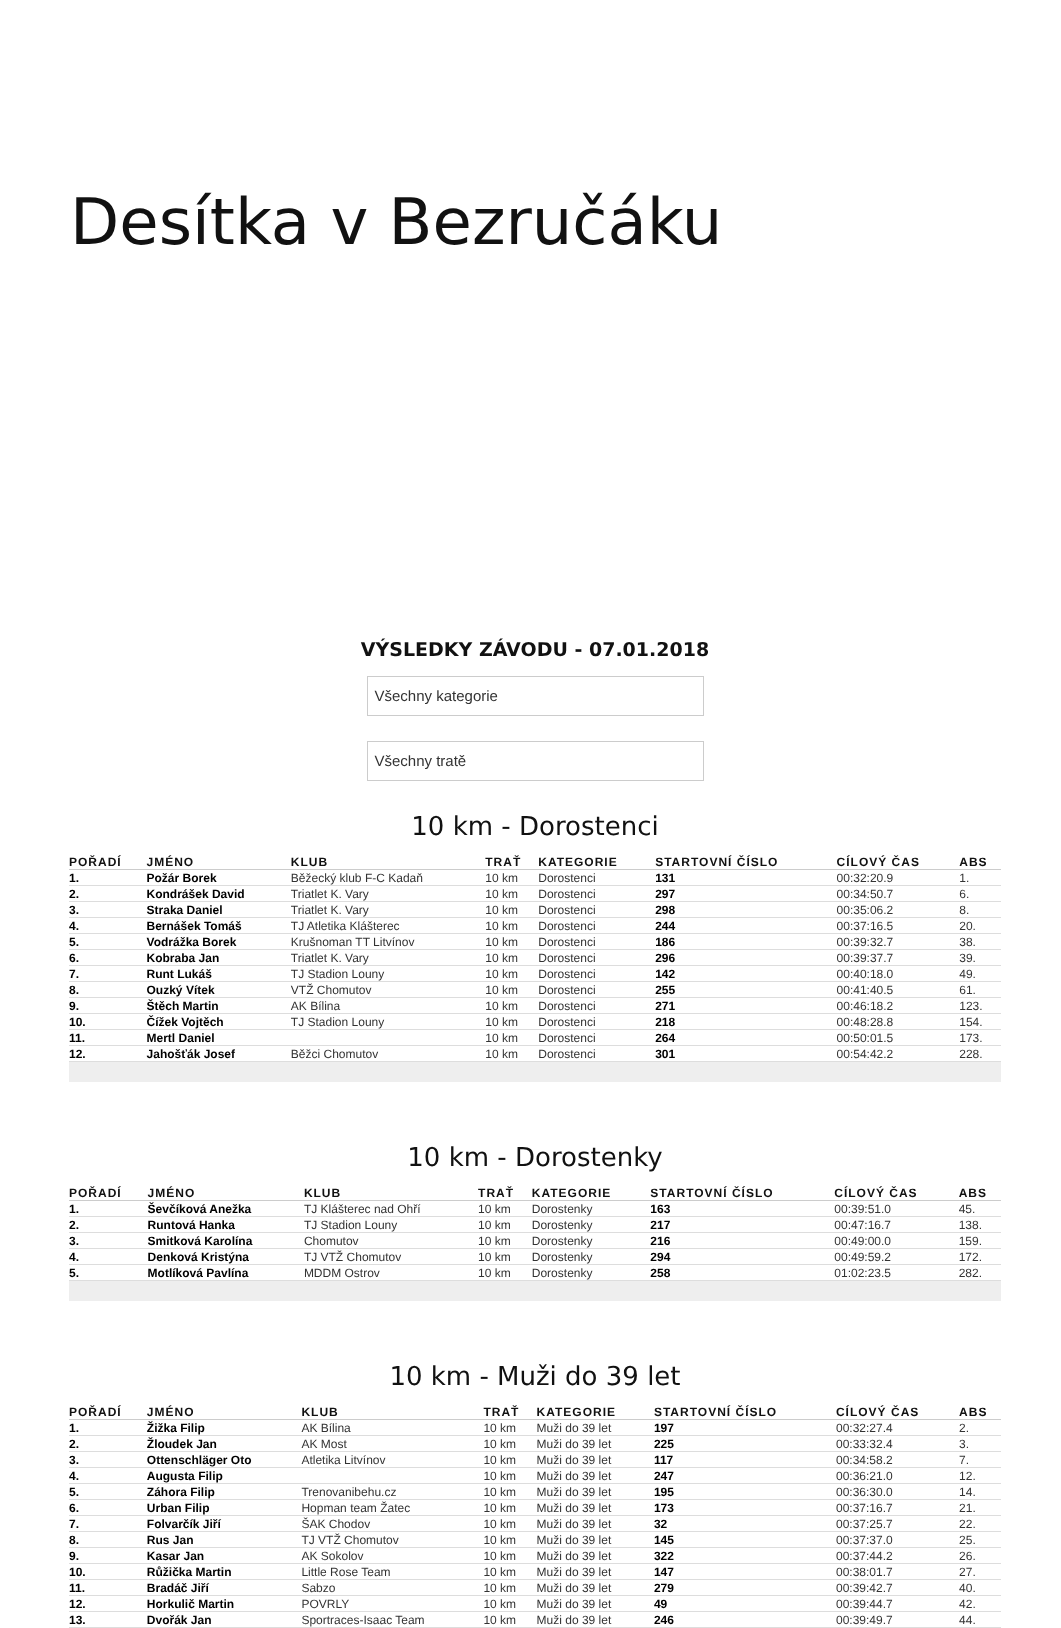Desítka v Bezručáku
VÝSLEDKY ZÁVODU - 07.01.2018
Všechny kategorie
Všechny tratě
10 km - Dorostenci
| POŘADÍ | JMÉNO | KLUB | TRAŤ | KATEGORIE | STARTOVNÍ ČÍSLO | CÍLOVÝ ČAS | ABS |
| --- | --- | --- | --- | --- | --- | --- | --- |
| 1. | Požár Borek | Běžecký klub F-C Kadaň | 10 km | Dorostenci | 131 | 00:32:20.9 | 1. |
| 2. | Kondrášek David | Triatlet K. Vary | 10 km | Dorostenci | 297 | 00:34:50.7 | 6. |
| 3. | Straka Daniel | Triatlet K. Vary | 10 km | Dorostenci | 298 | 00:35:06.2 | 8. |
| 4. | Bernášek Tomáš | TJ Atletika Klášterec | 10 km | Dorostenci | 244 | 00:37:16.5 | 20. |
| 5. | Vodrážka Borek | Krušnoman TT Litvínov | 10 km | Dorostenci | 186 | 00:39:32.7 | 38. |
| 6. | Kobraba Jan | Triatlet K. Vary | 10 km | Dorostenci | 296 | 00:39:37.7 | 39. |
| 7. | Runt Lukáš | TJ Stadion Louny | 10 km | Dorostenci | 142 | 00:40:18.0 | 49. |
| 8. | Ouzký Vítek | VTŽ Chomutov | 10 km | Dorostenci | 255 | 00:41:40.5 | 61. |
| 9. | Štěch Martin | AK Bílina | 10 km | Dorostenci | 271 | 00:46:18.2 | 123. |
| 10. | Čížek Vojtěch | TJ Stadion Louny | 10 km | Dorostenci | 218 | 00:48:28.8 | 154. |
| 11. | Mertl Daniel | | 10 km | Dorostenci | 264 | 00:50:01.5 | 173. |
| 12. | Jahošťák Josef | Běžci Chomutov | 10 km | Dorostenci | 301 | 00:54:42.2 | 228. |
10 km - Dorostenky
| POŘADÍ | JMÉNO | KLUB | TRAŤ | KATEGORIE | STARTOVNÍ ČÍSLO | CÍLOVÝ ČAS | ABS |
| --- | --- | --- | --- | --- | --- | --- | --- |
| 1. | Ševčíková Anežka | TJ Klášterec nad Ohří | 10 km | Dorostenky | 163 | 00:39:51.0 | 45. |
| 2. | Runtová Hanka | TJ Stadion Louny | 10 km | Dorostenky | 217 | 00:47:16.7 | 138. |
| 3. | Smitková Karolína | Chomutov | 10 km | Dorostenky | 216 | 00:49:00.0 | 159. |
| 4. | Denková Kristýna | TJ VTŽ Chomutov | 10 km | Dorostenky | 294 | 00:49:59.2 | 172. |
| 5. | Motlíková Pavlína | MDDM Ostrov | 10 km | Dorostenky | 258 | 01:02:23.5 | 282. |
10 km - Muži do 39 let
| POŘADÍ | JMÉNO | KLUB | TRAŤ | KATEGORIE | STARTOVNÍ ČÍSLO | CÍLOVÝ ČAS | ABS |
| --- | --- | --- | --- | --- | --- | --- | --- |
| 1. | Žižka Filip | AK Bílina | 10 km | Muži do 39 let | 197 | 00:32:27.4 | 2. |
| 2. | Žloudek Jan | AK Most | 10 km | Muži do 39 let | 225 | 00:33:32.4 | 3. |
| 3. | Ottenschläger Oto | Atletika Litvínov | 10 km | Muži do 39 let | 117 | 00:34:58.2 | 7. |
| 4. | Augusta Filip | | 10 km | Muži do 39 let | 247 | 00:36:21.0 | 12. |
| 5. | Záhora Filip | Trenovanibehu.cz | 10 km | Muži do 39 let | 195 | 00:36:30.0 | 14. |
| 6. | Urban Filip | Hopman team Žatec | 10 km | Muži do 39 let | 173 | 00:37:16.7 | 21. |
| 7. | Folvarčík Jiří | ŠAK Chodov | 10 km | Muži do 39 let | 32 | 00:37:25.7 | 22. |
| 8. | Rus Jan | TJ VTŽ Chomutov | 10 km | Muži do 39 let | 145 | 00:37:37.0 | 25. |
| 9. | Kasar Jan | AK Sokolov | 10 km | Muži do 39 let | 322 | 00:37:44.2 | 26. |
| 10. | Růžička Martin | Little Rose Team | 10 km | Muži do 39 let | 147 | 00:38:01.7 | 27. |
| 11. | Bradáč Jiří | Sabzo | 10 km | Muži do 39 let | 279 | 00:39:42.7 | 40. |
| 12. | Horkulič Martin | POVRLY | 10 km | Muži do 39 let | 49 | 00:39:44.7 | 42. |
| 13. | Dvořák Jan | Sportraces-Isaac Team | 10 km | Muži do 39 let | 246 | 00:39:49.7 | 44. |